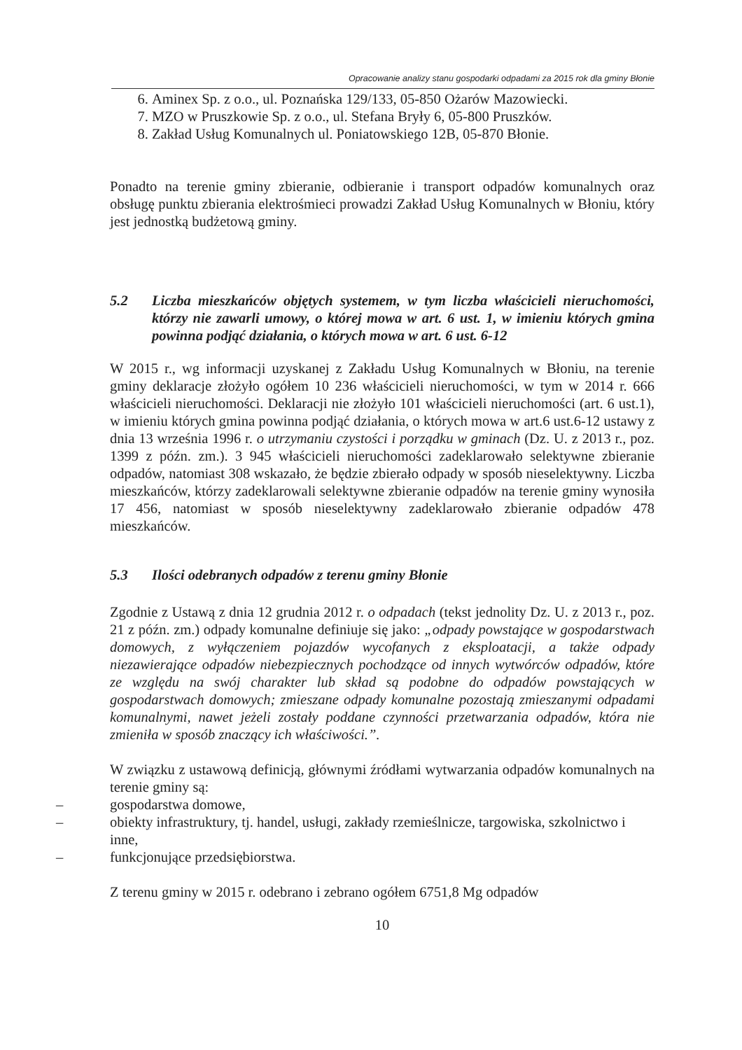Opracowanie analizy stanu gospodarki odpadami za 2015 rok dla gminy Błonie
6. Aminex Sp. z o.o., ul. Poznańska 129/133, 05-850 Ożarów Mazowiecki.
7. MZO w Pruszkowie Sp. z o.o., ul. Stefana Bryły 6, 05-800 Pruszków.
8. Zakład Usług Komunalnych ul. Poniatowskiego 12B, 05-870 Błonie.
Ponadto na terenie gminy zbieranie, odbieranie i transport odpadów komunalnych oraz obsługę punktu zbierania elektrośmieci prowadzi Zakład Usług Komunalnych w Błoniu, który jest jednostką budżetową gminy.
5.2 Liczba mieszkańców objętych systemem, w tym liczba właścicieli nieruchomości, którzy nie zawarli umowy, o której mowa w art. 6 ust. 1, w imieniu których gmina powinna podjąć działania, o których mowa w art. 6 ust. 6-12
W 2015 r., wg informacji uzyskanej z Zakładu Usług Komunalnych w Błoniu, na terenie gminy deklaracje złożyło ogółem 10 236 właścicieli nieruchomości, w tym w 2014 r. 666 właścicieli nieruchomości. Deklaracji nie złożyło 101 właścicieli nieruchomości (art. 6 ust.1), w imieniu których gmina powinna podjąć działania, o których mowa w art.6 ust.6-12 ustawy z dnia 13 września 1996 r. o utrzymaniu czystości i porządku w gminach (Dz. U. z 2013 r., poz. 1399 z późn. zm.). 3 945 właścicieli nieruchomości zadeklarowało selektywne zbieranie odpadów, natomiast 308 wskazało, że będzie zbierało odpady w sposób nieselektywny. Liczba mieszkańców, którzy zadeklarowali selektywne zbieranie odpadów na terenie gminy wynosiła 17 456, natomiast w sposób nieselektywny zadeklarowało zbieranie odpadów 478 mieszkańców.
5.3 Ilości odebranych odpadów z terenu gminy Błonie
Zgodnie z Ustawą z dnia 12 grudnia 2012 r. o odpadach (tekst jednolity Dz. U. z 2013 r., poz. 21 z późn. zm.) odpady komunalne definiuje się jako: „odpady powstające w gospodarstwach domowych, z wyłączeniem pojazdów wycofanych z eksploatacji, a także odpady niezawierające odpadów niebezpiecznych pochodzące od innych wytwórców odpadów, które ze względu na swój charakter lub skład są podobne do odpadów powstających w gospodarstwach domowych; zmieszane odpady komunalne pozostają zmieszanymi odpadami komunalnymi, nawet jeżeli zostały poddane czynności przetwarzania odpadów, która nie zmieniła w sposób znaczący ich właściwości.”.
W związku z ustawową definicją, głównymi źródłami wytwarzania odpadów komunalnych na terenie gminy są:
– gospodarstwa domowe,
– obiekty infrastruktury, tj. handel, usługi, zakłady rzemieślnicze, targowiska, szkolnictwo i inne,
– funkcjonujące przedsiębiorstwa.
Z terenu gminy w 2015 r. odebrano i zebrano ogółem 6751,8 Mg odpadów
10